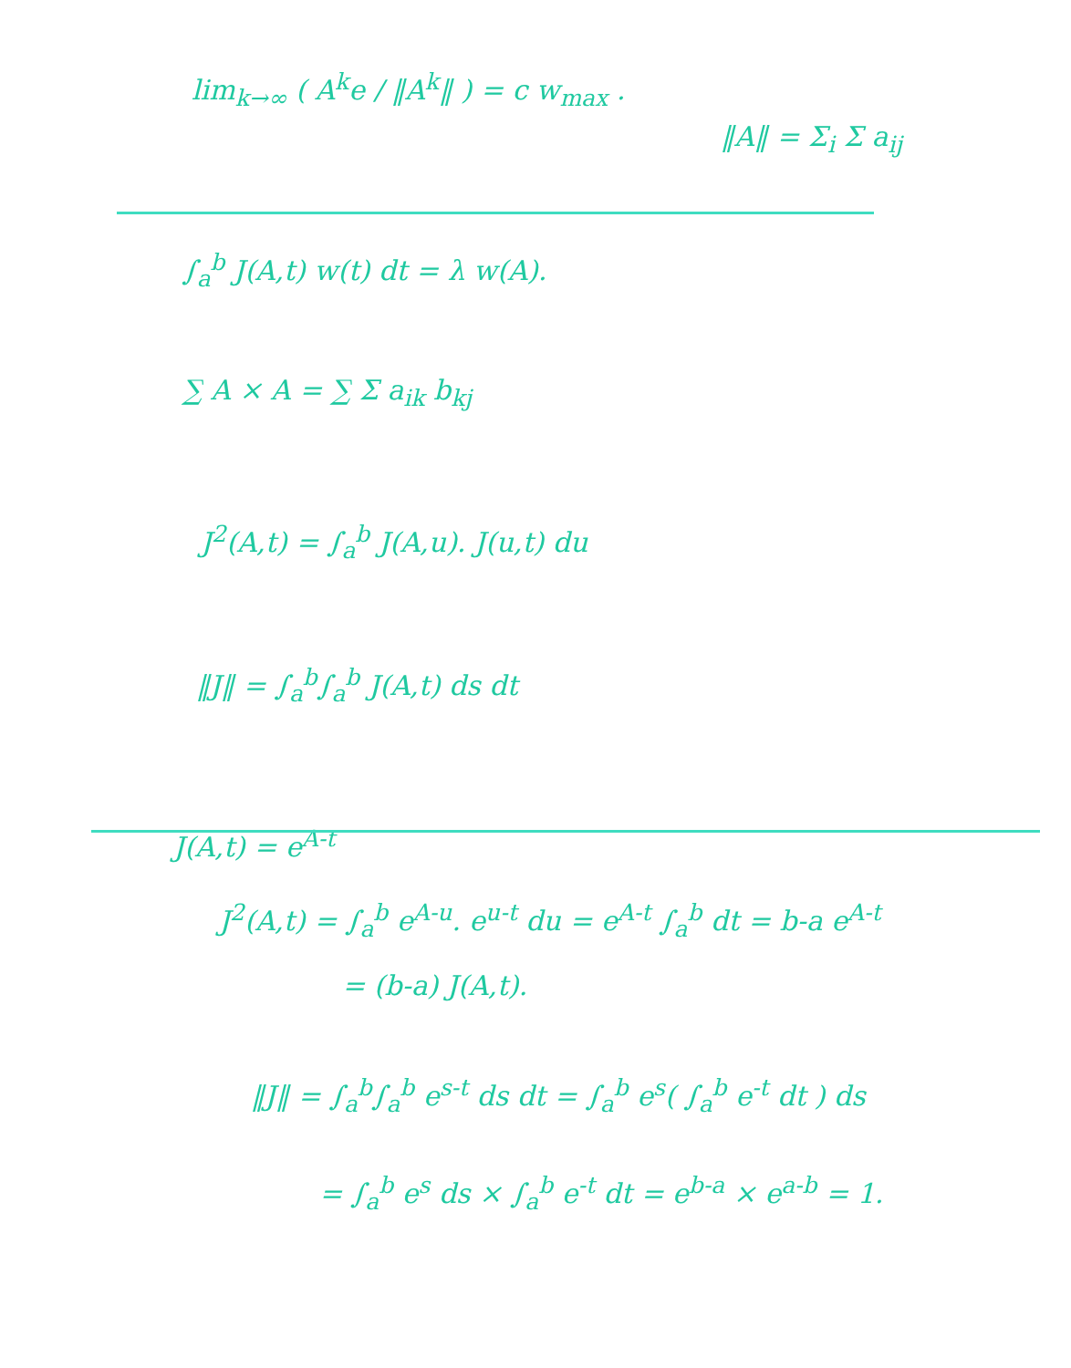lim<sub>k→∞</sub> ( A<sup>k</sup>e / ‖A<sup>k</sup>‖ ) = c w<sub>max</sub> .
‖A‖ = Σ<sub>i</sub> Σ a<sub>ij</sub>
∫<sub>a</sub><sup>b</sup> J(A,t) w(t) dt = λ w(A).
∑ A × A = ∑ Σ a<sub>ik</sub> b<sub>kj</sub>
J<sup>2</sup>(A,t) = ∫<sub>a</sub><sup>b</sup> J(A,u). J(u,t) du
‖J‖ = ∫<sub>a</sub><sup>b</sup>∫<sub>a</sub><sup>b</sup> J(A,t) ds dt
J(A,t) = e<sup>A-t</sup>
J<sup>2</sup>(A,t) = ∫<sub>a</sub><sup>b</sup> e<sup>A-u</sup>. e<sup>u-t</sup> du = e<sup>A-t</sup> ∫<sub>a</sub><sup>b</sup> dt = b-a e<sup>A-t</sup>
= (b-a) J(A,t).
‖J‖ = ∫<sub>a</sub><sup>b</sup>∫<sub>a</sub><sup>b</sup> e<sup>s-t</sup> ds dt = ∫<sub>a</sub><sup>b</sup> e<sup>s</sup>( ∫<sub>a</sub><sup>b</sup> e<sup>-t</sup> dt ) ds
= ∫<sub>a</sub><sup>b</sup> e<sup>s</sup> ds × ∫<sub>a</sub><sup>b</sup> e<sup>-t</sup> dt = e<sup>b-a</sup> × e<sup>a-b</sup> = 1.